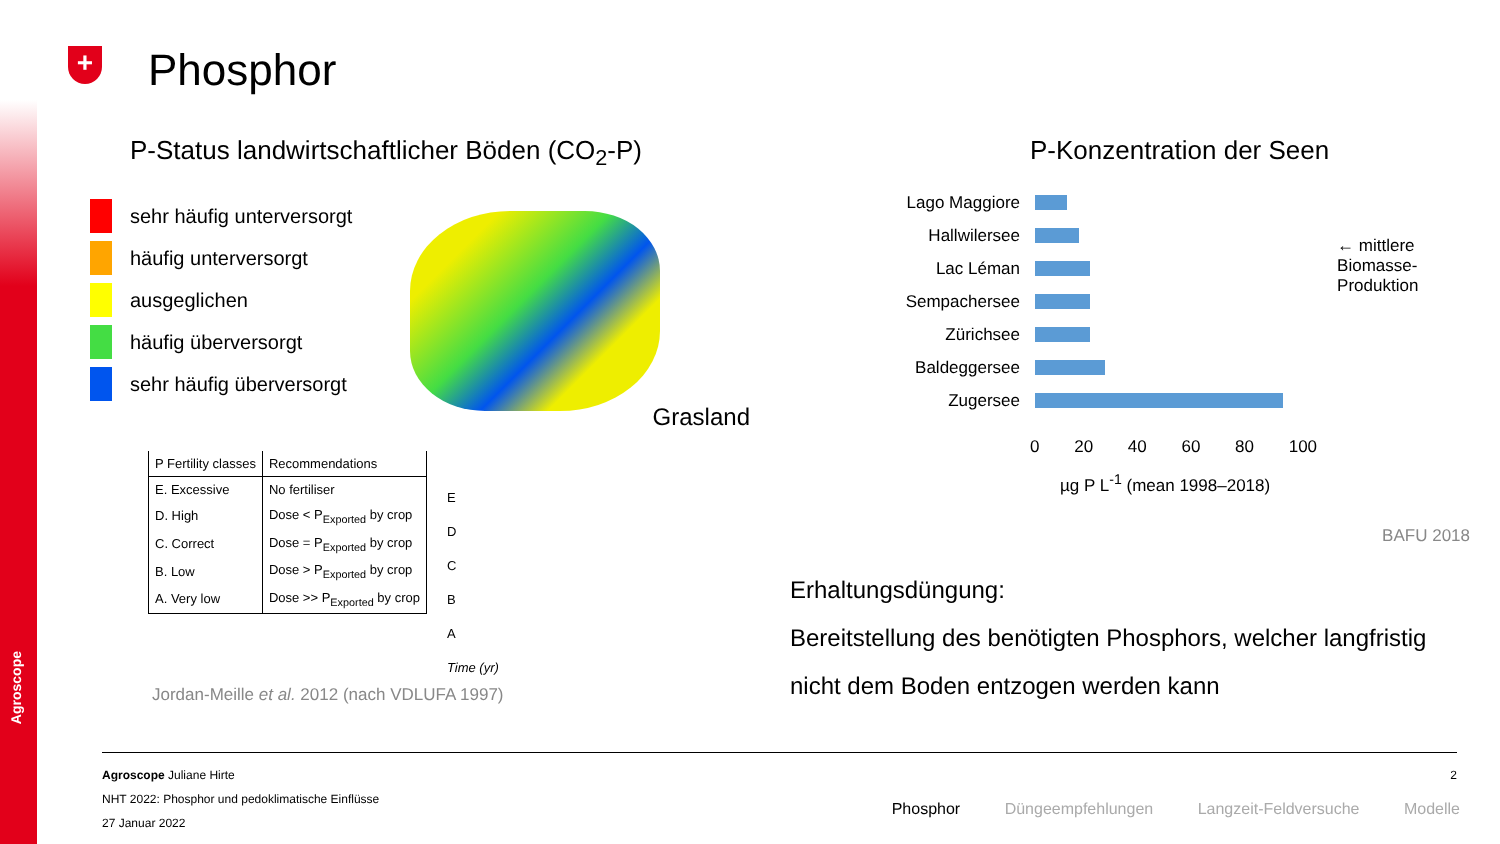Agroscope
+
Phosphor
P-Status landwirtschaftlicher Böden (CO<sub>2</sub>-P)
sehr häufig unterversorgt
häufig unterversorgt
ausgeglichen
häufig überversorgt
sehr häufig überversorgt
Grasland
| P Fertility classes | Recommendations |
| --- | --- |
| E. Excessive | No fertiliser |
| D. High | Dose < P<sub>Exported</sub> by crop |
| C. Correct | Dose = P<sub>Exported</sub> by crop |
| B. Low | Dose > P<sub>Exported</sub> by crop |
| A. Very low | Dose >> P<sub>Exported</sub> by crop |
E
D
C
B
A
Time (yr)
Jordan-Meille et al. 2012 (nach VDLUFA 1997)
P-Konzentration der Seen
Lago Maggiore
Hallwilersee
Lac Léman
Sempachersee
Zürichsee
Baldeggersee
Zugersee
0 20 40 60 80 100
µg P L<sup>-1</sup> (mean 1998–2018)
← mittlere
Biomasse-
Produktion
BAFU 2018
Erhaltungsdüngung:
Bereitstellung des benötigten Phosphors, welcher langfristig nicht dem Boden entzogen werden kann
Agroscope Juliane Hirte 2
NHT 2022: Phosphor und pedoklimatische Einflüsse
27 Januar 2022
Phosphor Düngeempfehlungen Langzeit-Feldversuche Modelle